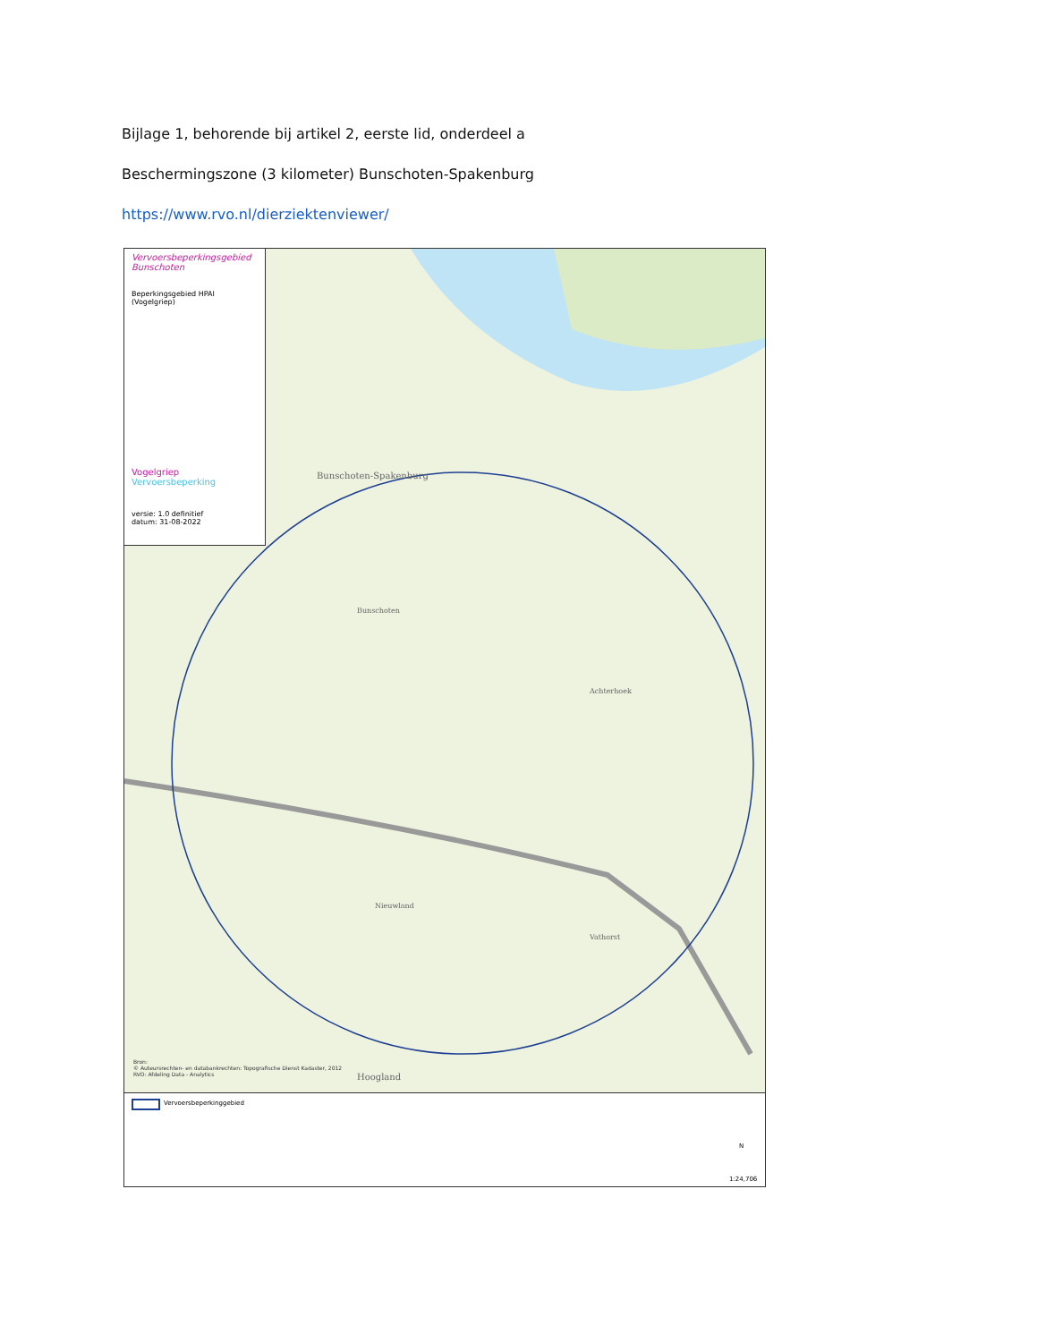Bijlage 1, behorende bij artikel 2, eerste lid, onderdeel a
Beschermingszone (3 kilometer) Bunschoten-Spakenburg
https://www.rvo.nl/dierziektenviewer/
Vervoersbeperkingsgebied Bunschoten
Beperkingsgebied HPAI (Vogelgriep)
Vogelgriep
Vervoersbeperking
versie: 1.0 definitief
datum: 31-08-2022
Bunschoten-Spakenburg
Bunschoten
Achterhoek
Vathorst
Hoogland
Nieuwland
Bron:
© Auteursrechten- en databankrechten: Topografische Dienst Kadaster, 2012
RVO: Afdeling Data - Analytics
Vervoersbeperkinggebied
N
1:24,706